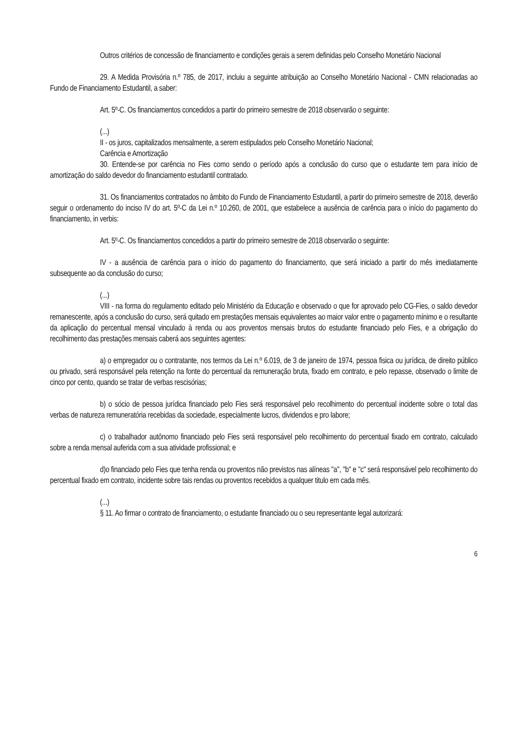Outros critérios de concessão de financiamento e condições gerais a serem definidas pelo Conselho Monetário Nacional
29. A Medida Provisória n.º 785, de 2017, incluiu a seguinte atribuição ao Conselho Monetário Nacional - CMN relacionadas ao Fundo de Financiamento Estudantil, a saber:
Art. 5º-C. Os financiamentos concedidos a partir do primeiro semestre de 2018 observarão o seguinte:
(...)
II - os juros, capitalizados mensalmente, a serem estipulados pelo Conselho Monetário Nacional;
Carência e Amortização
30. Entende-se por carência no Fies como sendo o período após a conclusão do curso que o estudante tem para início de amortização do saldo devedor do financiamento estudantil contratado.
31. Os financiamentos contratados no âmbito do Fundo de Financiamento Estudantil, a partir do primeiro semestre de 2018, deverão seguir o ordenamento do inciso IV do art. 5º-C da Lei n.º 10.260, de 2001, que estabelece a ausência de carência para o início do pagamento do financiamento, in verbis:
Art. 5º-C. Os financiamentos concedidos a partir do primeiro semestre de 2018 observarão o seguinte:
IV - a ausência de carência para o início do pagamento do financiamento, que será iniciado a partir do mês imediatamente subsequente ao da conclusão do curso;
(...)
VIII - na forma do regulamento editado pelo Ministério da Educação e observado o que for aprovado pelo CG-Fies, o saldo devedor remanescente, após a conclusão do curso, será quitado em prestações mensais equivalentes ao maior valor entre o pagamento mínimo e o resultante da aplicação do percentual mensal vinculado à renda ou aos proventos mensais brutos do estudante financiado pelo Fies, e a obrigação do recolhimento das prestações mensais caberá aos seguintes agentes:
a) o empregador ou o contratante, nos termos da Lei n.º 6.019, de 3 de janeiro de 1974, pessoa fisica ou jurídica, de direito público ou privado, será responsável pela retenção na fonte do percentual da remuneração bruta, fixado em contrato, e pelo repasse, observado o limite de cinco por cento, quando se tratar de verbas rescisórias;
b) o sócio de pessoa jurídica financiado pelo Fies será responsável pelo recolhimento do percentual incidente sobre o total das verbas de natureza remuneratória recebidas da sociedade, especialmente lucros, dividendos e pro labore;
c) o trabalhador autônomo financiado pelo Fies será responsável pelo recolhimento do percentual fixado em contrato, calculado sobre a renda mensal auferida com a sua atividade profissional; e
d)o financiado pelo Fies que tenha renda ou proventos não previstos nas alíneas "a", "b" e "c" será responsável pelo recolhimento do percentual fixado em contrato, incidente sobre tais rendas ou proventos recebidos a qualquer titulo em cada mês.
(...)
§ 11. Ao firmar o contrato de financiamento, o estudante financiado ou o seu representante legal autorizará:
6